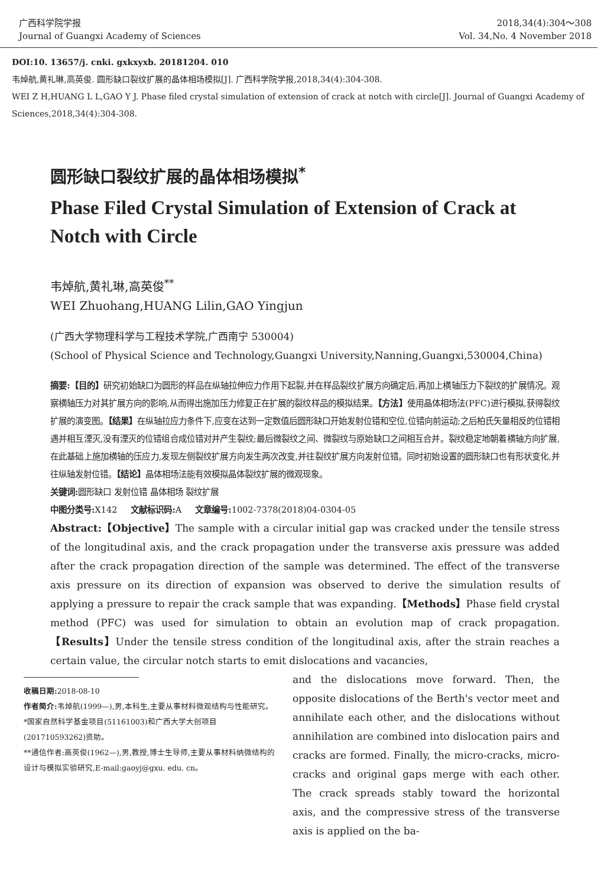广西科学院学报
Journal of Guangxi Academy of Sciences
2018,34(4):304～308
Vol. 34,No. 4 November 2018
DOI:10. 13657/j. cnki. gxkxyxb. 20181204. 010
韦焯航,黄礼琳,高英俊. 圆形缺口裂纹扩展的晶体相场模拟[J]. 广西科学院学报,2018,34(4):304-308.
WEI Z H,HUANG L L,GAO Y J. Phase filed crystal simulation of extension of crack at notch with circle[J]. Journal of Guangxi Academy of Sciences,2018,34(4):304-308.
圆形缺口裂纹扩展的晶体相场模拟<sup>*</sup>
Phase Filed Crystal Simulation of Extension of Crack at Notch with Circle
韦焯航,黄礼琳,高英俊<sup>**</sup>
WEI Zhuohang,HUANG Lilin,GAO Yingjun
(广西大学物理科学与工程技术学院,广西南宁 530004)
(School of Physical Science and Technology,Guangxi University,Nanning,Guangxi,530004,China)
摘要:【目的】研究初始缺口为圆形的样品在纵轴拉伸应力作用下起裂,并在样品裂纹扩展方向确定后,再加上横轴压力下裂纹的扩展情况。观察横轴压力对其扩展方向的影响,从而得出施加压力修复正在扩展的裂纹样品的模拟结果。【方法】使用晶体相场法(PFC)进行模拟,获得裂纹扩展的演变图。【结果】在纵轴拉应力条件下,应变在达到一定数值后圆形缺口开始发射位错和空位,位错向前运动;之后柏氏矢量相反的位错相遇并相互湮灭,没有湮灭的位错组合成位错对并产生裂纹;最后微裂纹之间、微裂纹与原始缺口之间相互合并。裂纹稳定地朝着横轴方向扩展,在此基础上施加横轴的压应力,发现左侧裂纹扩展方向发生两次改变,并往裂纹扩展方向发射位错。同时初始设置的圆形缺口也有形状变化,并往纵轴发射位错。【结论】晶体相场法能有效模拟晶体裂纹扩展的微观现象。
关键词: 圆形缺口 发射位错 晶体相场 裂纹扩展
中图分类号: X142 文献标识码: A 文章编号: 1002-7378(2018)04-0304-05
Abstract:【Objective】The sample with a circular initial gap was cracked under the tensile stress of the longitudinal axis, and the crack propagation under the transverse axis pressure was added after the crack propagation direction of the sample was determined. The effect of the transverse axis pressure on its direction of expansion was observed to derive the simulation results of applying a pressure to repair the crack sample that was expanding.【Methods】Phase field crystal method (PFC) was used for simulation to obtain an evolution map of crack propagation.【Results】Under the tensile stress condition of the longitudinal axis, after the strain reaches a certain value, the circular notch starts to emit dislocations and vacancies,
收稿日期: 2018-08-10
作者简介: 韦焯航(1999—),男,本科生,主要从事材料微观结构与性能研究。
*国家自然科学基金项目(51161003)和广西大学大创项目(201710593262)资助。
**通信作者:高英俊(1962—),男,教授,博士生导师,主要从事材料纳微结构的设计与模拟实验研究,E-mail:gaoyj@gxu. edu. cn。
and the dislocations move forward. Then, the opposite dislocations of the Berth's vector meet and annihilate each other, and the dislocations without annihilation are combined into dislocation pairs and cracks are formed. Finally, the micro-cracks, micro-cracks and original gaps merge with each other. The crack spreads stably toward the horizontal axis, and the compressive stress of the transverse axis is applied on the ba-